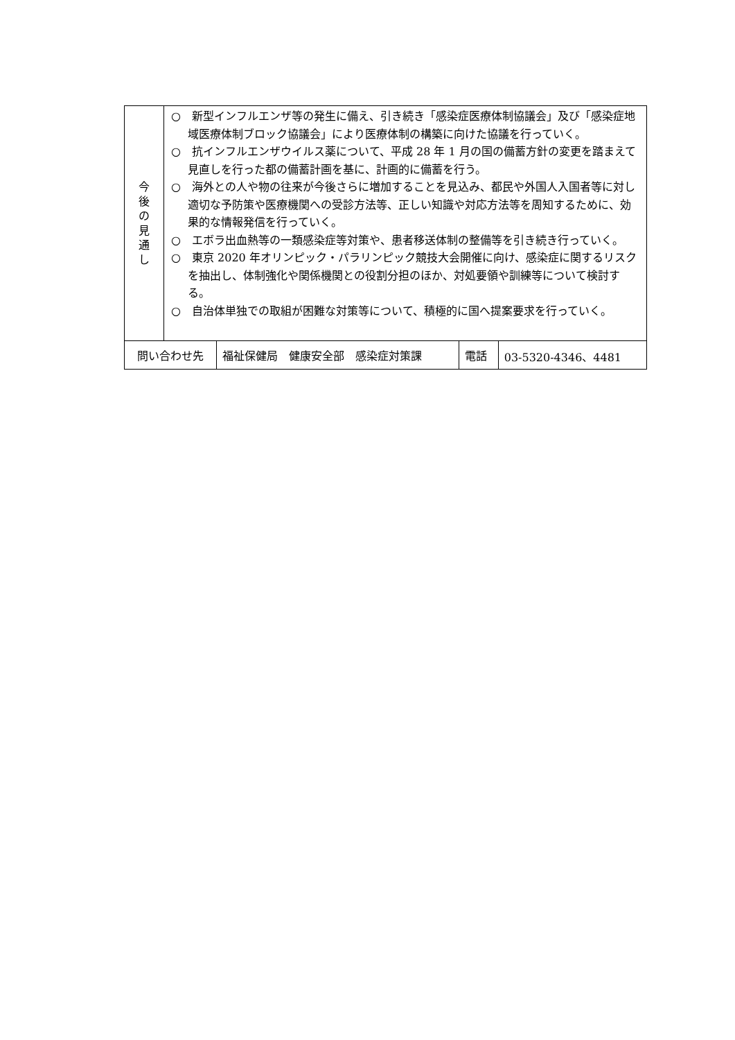| 今 後 の 見 通 し | ○ 新型インフルエンザ等の発生に備え、引き続き「感染症医療体制協議会」及び「感染症地域医療体制ブロック協議会」により医療体制の構築に向けた協議を行っていく。 ○ 抗インフルエンザウイルス薬について、平成 28 年 1 月の国の備蓄方針の変更を踏まえて見直しを行った都の備蓄計画を基に、計画的に備蓄を行う。 ○ 海外との人や物の往来が今後さらに増加することを見込み、都民や外国人入国者等に対し適切な予防策や医療機関への受診方法等、正しい知識や対応方法等を周知するために、効果的な情報発信を行っていく。 ○ エボラ出血熱等の一類感染症等対策や、患者移送体制の整備等を引き続き行っていく。 ○ 東京 2020 年オリンピック・パラリンピック競技大会開催に向け、感染症に関するリスクを抽出し、体制強化や関係機関との役割分担のほか、対処要領や訓練等について検討する。 ○ 自治体単独での取組が困難な対策等について、積極的に国へ提案要求を行っていく。 | | | |
| 問い合わせ先 | | 福祉保健局 健康安全部 感染症対策課 | 電話 | 03-5320-4346、4481 |